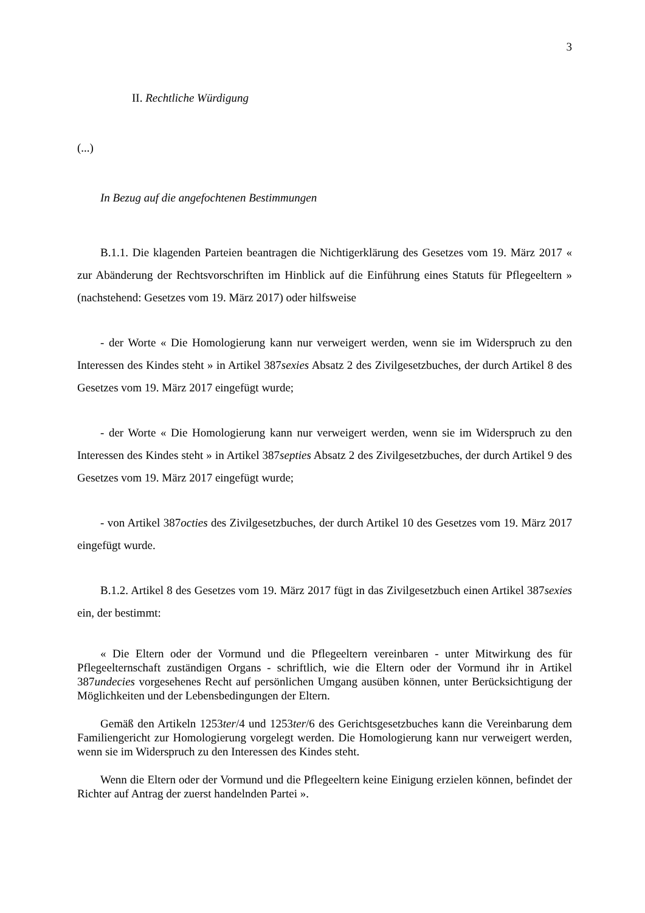3
II. Rechtliche Würdigung
(...)
In Bezug auf die angefochtenen Bestimmungen
B.1.1. Die klagenden Parteien beantragen die Nichtigerklärung des Gesetzes vom 19. März 2017 « zur Abänderung der Rechtsvorschriften im Hinblick auf die Einführung eines Statuts für Pflegeeltern » (nachstehend: Gesetzes vom 19. März 2017) oder hilfsweise
- der Worte « Die Homologierung kann nur verweigert werden, wenn sie im Widerspruch zu den Interessen des Kindes steht » in Artikel 387sexies Absatz 2 des Zivilgesetzbuches, der durch Artikel 8 des Gesetzes vom 19. März 2017 eingefügt wurde;
- der Worte « Die Homologierung kann nur verweigert werden, wenn sie im Widerspruch zu den Interessen des Kindes steht » in Artikel 387septies Absatz 2 des Zivilgesetzbuches, der durch Artikel 9 des Gesetzes vom 19. März 2017 eingefügt wurde;
- von Artikel 387octies des Zivilgesetzbuches, der durch Artikel 10 des Gesetzes vom 19. März 2017 eingefügt wurde.
B.1.2. Artikel 8 des Gesetzes vom 19. März 2017 fügt in das Zivilgesetzbuch einen Artikel 387sexies ein, der bestimmt:
« Die Eltern oder der Vormund und die Pflegeeltern vereinbaren - unter Mitwirkung des für Pflegeelternschaft zuständigen Organs - schriftlich, wie die Eltern oder der Vormund ihr in Artikel 387undecies vorgesehenes Recht auf persönlichen Umgang ausüben können, unter Berücksichtigung der Möglichkeiten und der Lebensbedingungen der Eltern.
Gemäß den Artikeln 1253ter/4 und 1253ter/6 des Gerichtsgesetzbuches kann die Vereinbarung dem Familiengericht zur Homologierung vorgelegt werden. Die Homologierung kann nur verweigert werden, wenn sie im Widerspruch zu den Interessen des Kindes steht.
Wenn die Eltern oder der Vormund und die Pflegeeltern keine Einigung erzielen können, befindet der Richter auf Antrag der zuerst handelnden Partei ».